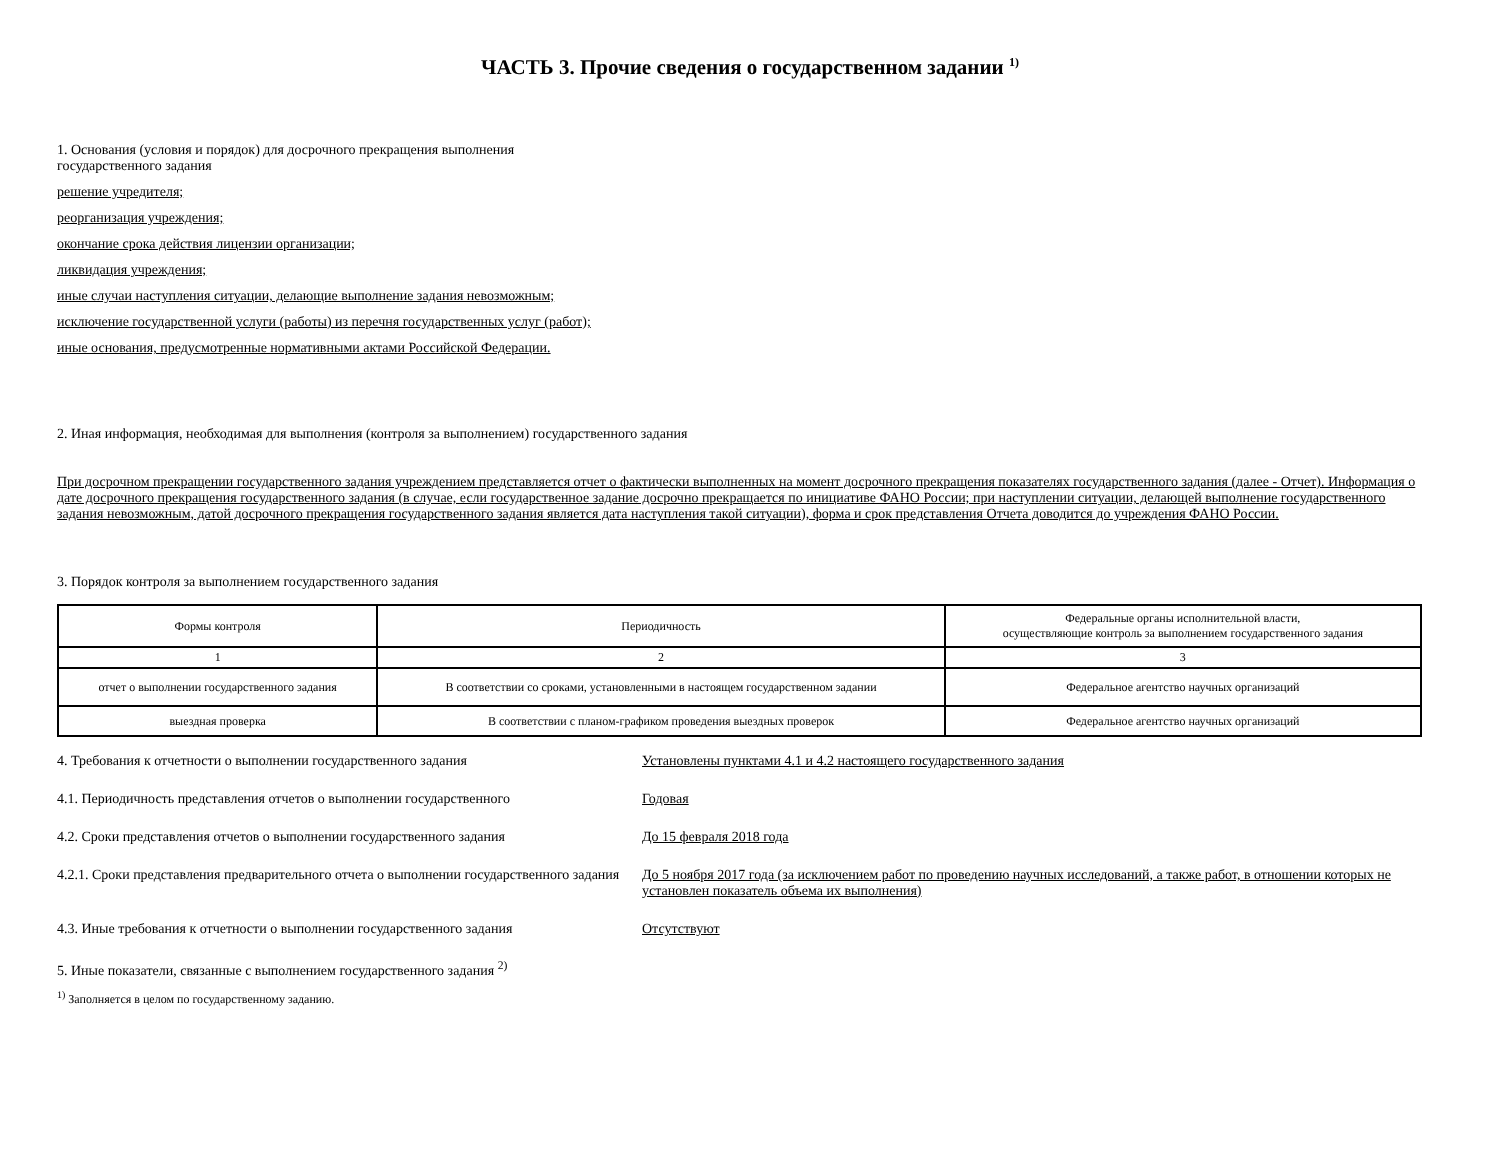ЧАСТЬ 3. Прочие сведения о государственном задании <sup>1)</sup>
1. Основания (условия и порядок) для досрочного прекращения выполнения
государственного задания
решение учредителя;
реорганизация учреждения;
окончание срока действия лицензии организации;
ликвидация учреждения;
иные случаи наступления ситуации, делающие выполнение задания невозможным;
исключение государственной услуги (работы) из перечня государственных услуг (работ);
иные основания, предусмотренные нормативными актами Российской Федерации.
2. Иная информация, необходимая для выполнения (контроля за выполнением) государственного задания
При досрочном прекращении государственного задания учреждением представляется отчет о фактически выполненных на момент досрочного прекращения показателях государственного задания (далее - Отчет). Информация о дате досрочного прекращения государственного задания (в случае, если государственное задание досрочно прекращается по инициативе ФАНО России; при наступлении ситуации, делающей выполнение государственного задания невозможным, датой досрочного прекращения государственного задания является дата наступления такой ситуации), форма и срок представления Отчета доводится до учреждения ФАНО России.
3. Порядок контроля за выполнением государственного задания
| Формы контроля | Периодичность | Федеральные органы исполнительной власти, осуществляющие контроль за выполнением государственного задания |
| --- | --- | --- |
| 1 | 2 | 3 |
| отчет о выполнении государственного задания | В соответствии со сроками, установленными в настоящем государственном задании | Федеральное агентство научных организаций |
| выездная проверка | В соответствии с планом-графиком проведения выездных проверок | Федеральное агентство научных организаций |
4. Требования к отчетности о выполнении государственного задания Установлены пунктами 4.1 и 4.2 настоящего государственного задания
4.1. Периодичность представления отчетов о выполнении государственного
Годовая
4.2. Сроки представления отчетов о выполнении государственного задания
До 15 февраля 2018 года
4.2.1. Сроки представления предварительного отчета о выполнении государственного задания
До 5 ноября 2017 года (за исключением работ по проведению научных исследований, а также работ, в отношении которых не установлен показатель объема их выполнения)
4.3. Иные требования к отчетности о выполнении государственного задания
Отсутствуют
5. Иные показатели, связанные с выполнением государственного задания <sup>2)</sup>
<sup>1)</sup> Заполняется в целом по государственному заданию.